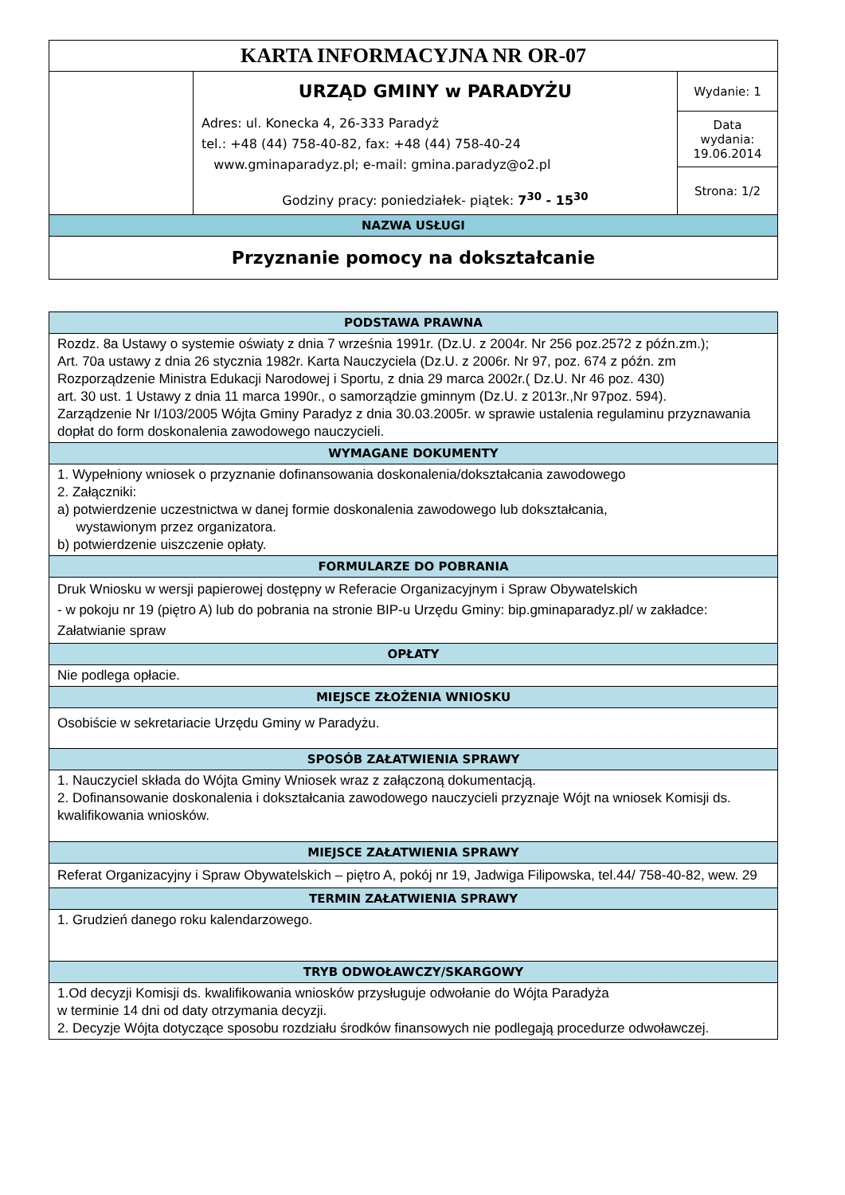| KARTA INFORMACYJNA NR OR-07 | | |
| | URZĄD GMINY w PARADYŻU Adres: ul. Konecka 4, 26-333 Paradyż tel.: +48 (44) 758-40-82, fax: +48 (44) 758-40-24 www.gminaparadyz.pl; e-mail: gmina.paradyz@o2.pl Godziny pracy: poniedziałek- piątek: 7<sup>30</sup> - 15<sup>30</sup> | Wydanie: 1 |
| | | Data wydania: 19.06.2014 |
| | | Strona: 1/2 |
| NAZWA USŁUGI | | |
| Przyznanie pomocy na dokształcanie | | |
| PODSTAWA PRAWNA |
| --- |
| Rozdz. 8a Ustawy o systemie oświaty z dnia 7 września 1991r. (Dz.U. z 2004r. Nr 256 poz.2572 z późn.zm.); Art. 70a ustawy z dnia 26 stycznia 1982r. Karta Nauczyciela (Dz.U. z 2006r. Nr 97, poz. 674 z późn. zm Rozporządzenie Ministra Edukacji Narodowej i Sportu, z dnia 29 marca 2002r.( Dz.U. Nr 46 poz. 430) art. 30 ust. 1 Ustawy z dnia 11 marca 1990r., o samorządzie gminnym (Dz.U. z 2013r.,Nr 97poz. 594). Zarządzenie Nr I/103/2005 Wójta Gminy Paradyz z dnia 30.03.2005r. w sprawie ustalenia regulaminu przyznawania dopłat do form doskonalenia zawodowego nauczycieli. |
| WYMAGANE DOKUMENTY |
| 1. Wypełniony wniosek o przyznanie dofinansowania doskonalenia/dokształcania zawodowego 2. Załączniki: a) potwierdzenie uczestnictwa w danej formie doskonalenia zawodowego lub dokształcania, wystawionym przez organizatora. b) potwierdzenie uiszczenie opłaty. |
| FORMULARZE DO POBRANIA |
| Druk Wniosku w wersji papierowej dostępny w Referacie Organizacyjnym i Spraw Obywatelskich - w pokoju nr 19 (piętro A) lub do pobrania na stronie BIP-u Urzędu Gminy: bip.gminaparadyz.pl/ w zakładce: Załatwianie spraw |
| OPŁATY |
| Nie podlega opłacie. |
| MIEJSCE ZŁOŻENIA WNIOSKU |
| Osobiście w sekretariacie Urzędu Gminy w Paradyżu. |
| SPOSÓB ZAŁATWIENIA SPRAWY |
| 1. Nauczyciel składa do Wójta Gminy Wniosek wraz z załączoną dokumentacją. 2. Dofinansowanie doskonalenia i dokształcania zawodowego nauczycieli przyznaje Wójt na wniosek Komisji ds. kwalifikowania wniosków. |
| MIEJSCE ZAŁATWIENIA SPRAWY |
| Referat Organizacyjny i Spraw Obywatelskich – piętro A, pokój nr 19, Jadwiga Filipowska, tel.44/ 758-40-82, wew. 29 |
| TERMIN ZAŁATWIENIA SPRAWY |
| 1. Grudzień danego roku kalendarzowego. |
| TRYB ODWOŁAWCZY/SKARGOWY |
| 1.Od decyzji Komisji ds. kwalifikowania wniosków przysługuje odwołanie do Wójta Paradyża w terminie 14 dni od daty otrzymania decyzji. 2. Decyzje Wójta dotyczące sposobu rozdziału środków finansowych nie podlegają procedurze odwoławczej. |